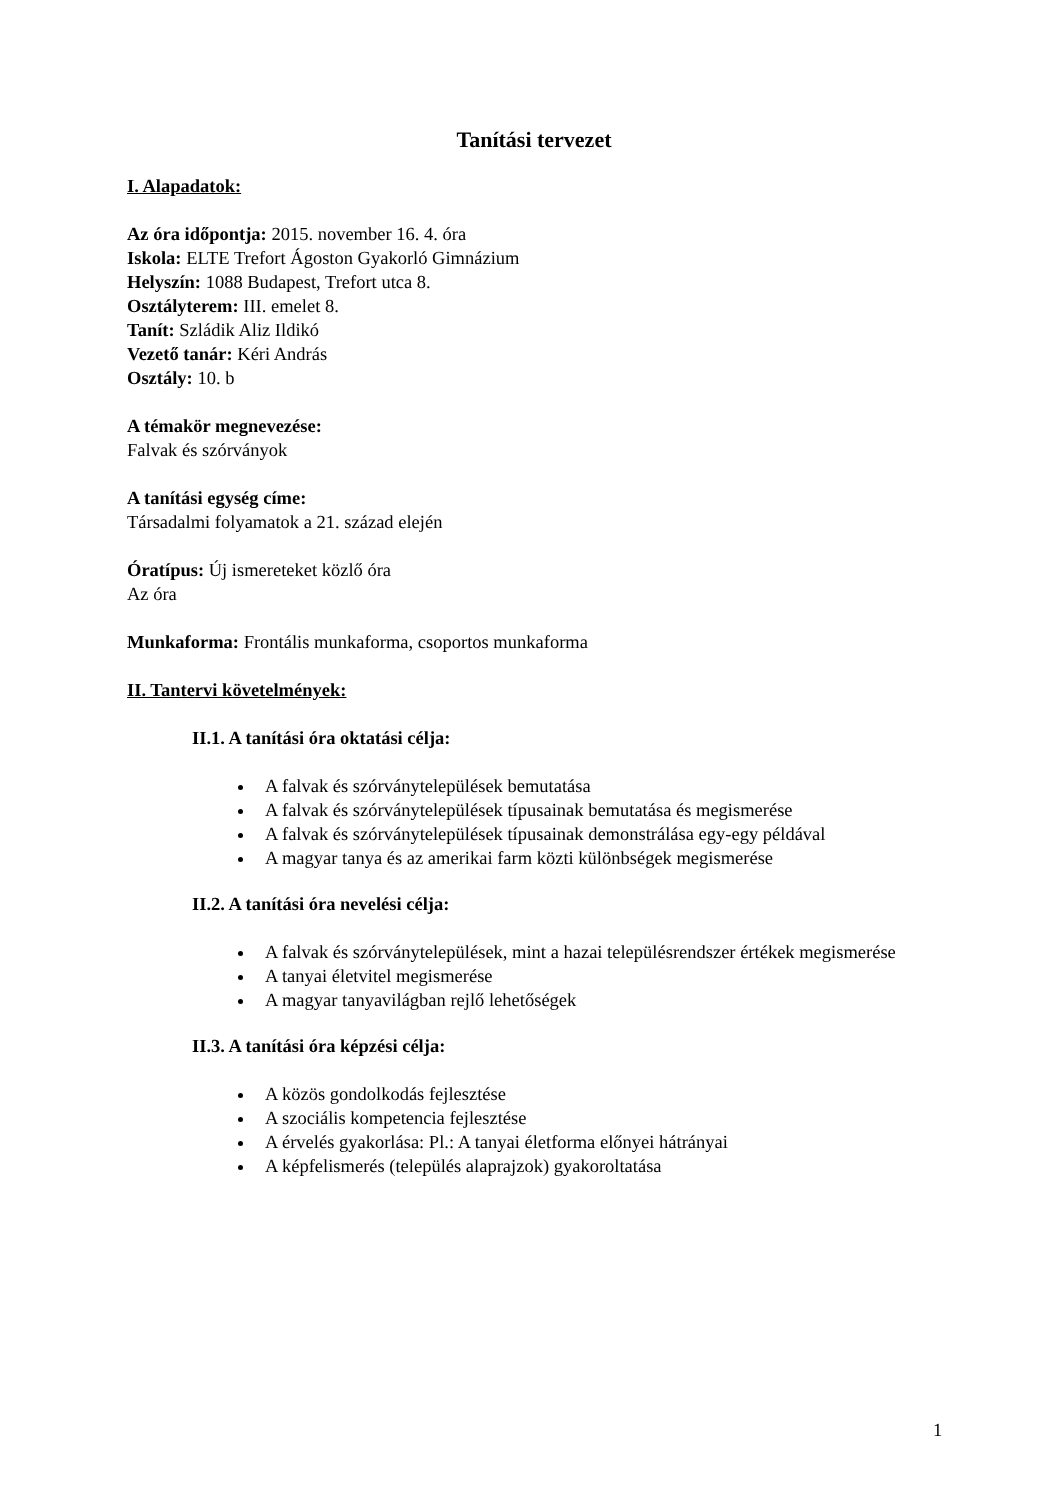Tanítási tervezet
I. Alapadatok:
Az óra időpontja: 2015. november 16. 4. óra
Iskola: ELTE Trefort Ágoston Gyakorló Gimnázium
Helyszín: 1088 Budapest, Trefort utca 8.
Osztályterem: III. emelet 8.
Tanít: Szládik Aliz Ildikó
Vezető tanár: Kéri András
Osztály: 10. b
A témakör megnevezése:
Falvak és szórványok
A tanítási egység címe:
Társadalmi folyamatok a 21. század elején
Óratípus: Új ismereteket közlő óra
Az óra
Munkaforma: Frontális munkaforma, csoportos munkaforma
II. Tantervi követelmények:
II.1. A tanítási óra oktatási célja:
A falvak és szórványtelepülések bemutatása
A falvak és szórványtelepülések típusainak bemutatása és megismerése
A falvak és szórványtelepülések típusainak demonstrálása egy-egy példával
A magyar tanya és az amerikai farm közti különbségek megismerése
II.2. A tanítási óra nevelési célja:
A falvak és szórványtelepülések, mint a hazai településrendszer értékek megismerése
A tanyai életvitel megismerése
A magyar tanyavilágban rejlő lehetőségek
II.3. A tanítási óra képzési célja:
A közös gondolkodás fejlesztése
A szociális kompetencia fejlesztése
A érvelés gyakorlása: Pl.: A tanyai életforma előnyei hátrányai
A képfelismerés (település alaprajzok) gyakoroltatása
1